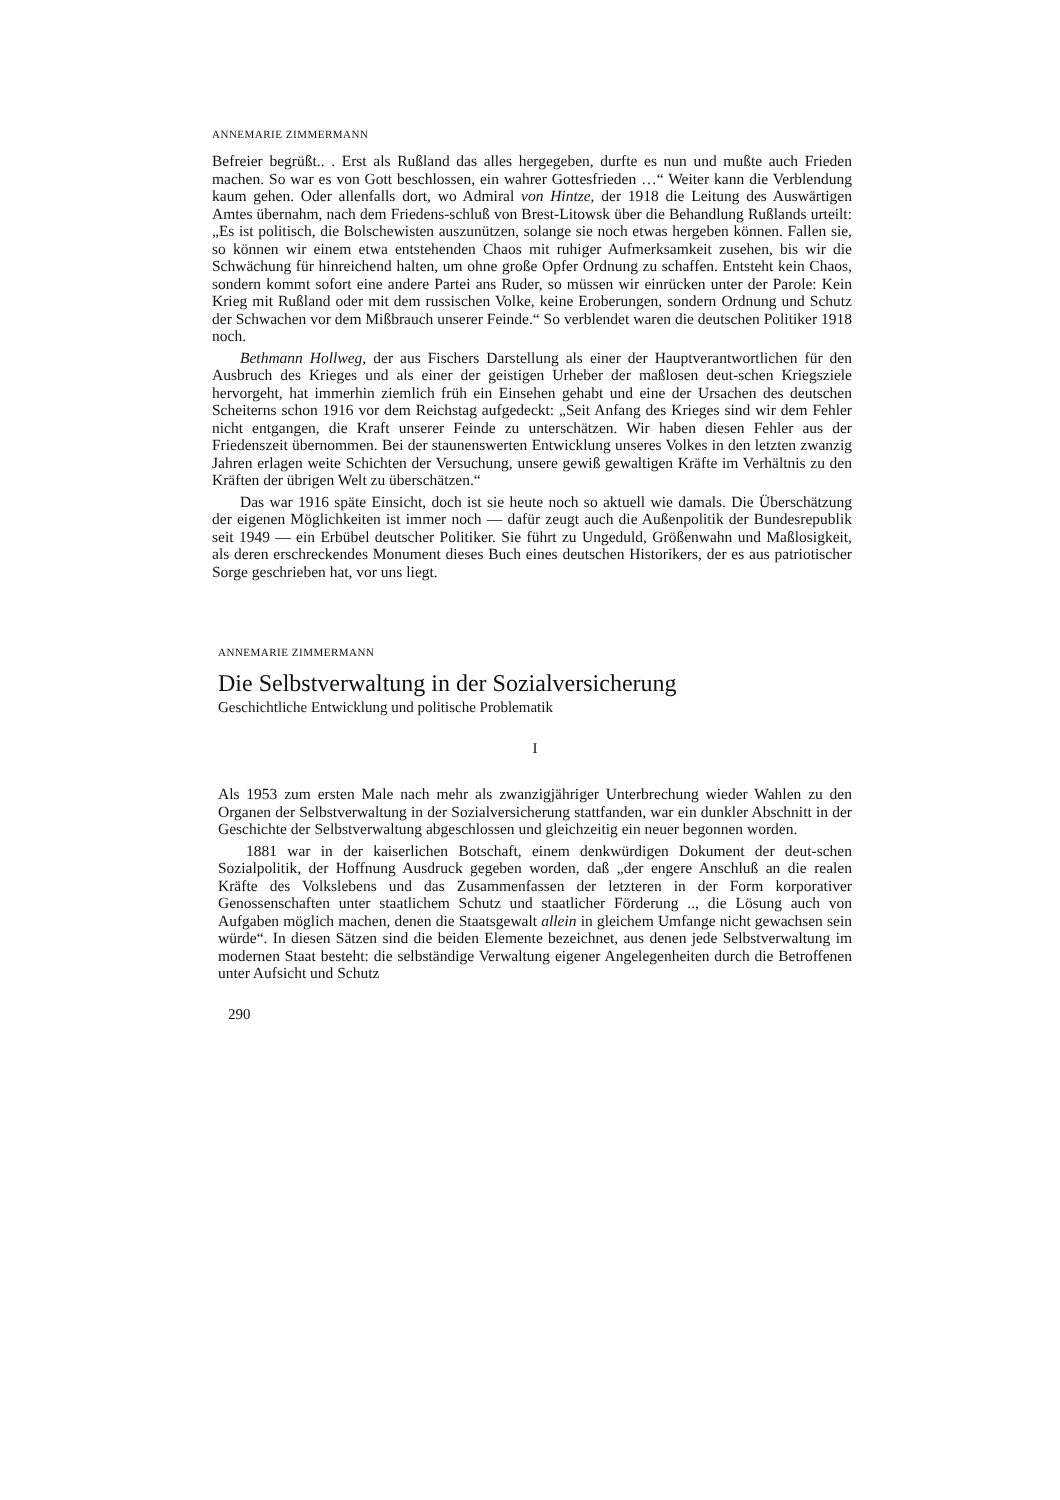ANNEMARIE ZIMMERMANN
Befreier begrüßt.. . Erst als Rußland das alles hergegeben, durfte es nun und mußte auch Frieden machen. So war es von Gott beschlossen, ein wahrer Gottesfrieden …“ Weiter kann die Verblendung kaum gehen. Oder allenfalls dort, wo Admiral von Hintze, der 1918 die Leitung des Auswärtigen Amtes übernahm, nach dem Friedens-schluß von Brest-Litowsk über die Behandlung Rußlands urteilt: „Es ist politisch, die Bolschewisten auszunützen, solange sie noch etwas hergeben können. Fallen sie, so können wir einem etwa entstehenden Chaos mit ruhiger Aufmerksamkeit zusehen, bis wir die Schwächung für hinreichend halten, um ohne große Opfer Ordnung zu schaffen. Entsteht kein Chaos, sondern kommt sofort eine andere Partei ans Ruder, so müssen wir einrücken unter der Parole: Kein Krieg mit Rußland oder mit dem russischen Volke, keine Eroberungen, sondern Ordnung und Schutz der Schwachen vor dem Mißbrauch unserer Feinde.“ So verblendet waren die deutschen Politiker 1918 noch.
Bethmann Hollweg, der aus Fischers Darstellung als einer der Hauptverantwortlichen für den Ausbruch des Krieges und als einer der geistigen Urheber der maßlosen deut-schen Kriegsziele hervorgeht, hat immerhin ziemlich früh ein Einsehen gehabt und eine der Ursachen des deutschen Scheiterns schon 1916 vor dem Reichstag aufgedeckt: „Seit Anfang des Krieges sind wir dem Fehler nicht entgangen, die Kraft unserer Feinde zu unterschätzen. Wir haben diesen Fehler aus der Friedenszeit übernommen. Bei der staunenswerten Entwicklung unseres Volkes in den letzten zwanzig Jahren erlagen weite Schichten der Versuchung, unsere gewiß gewaltigen Kräfte im Verhältnis zu den Kräften der übrigen Welt zu überschätzen.“
Das war 1916 späte Einsicht, doch ist sie heute noch so aktuell wie damals. Die Überschätzung der eigenen Möglichkeiten ist immer noch — dafür zeugt auch die Außenpolitik der Bundesrepublik seit 1949 — ein Erbübel deutscher Politiker. Sie führt zu Ungeduld, Größenwahn und Maßlosigkeit, als deren erschreckendes Monument dieses Buch eines deutschen Historikers, der es aus patriotischer Sorge geschrieben hat, vor uns liegt.
ANNEMARIE ZIMMERMANN
Die Selbstverwaltung in der Sozialversicherung
Geschichtliche Entwicklung und politische Problematik
I
Als 1953 zum ersten Male nach mehr als zwanzigjähriger Unterbrechung wieder Wahlen zu den Organen der Selbstverwaltung in der Sozialversicherung stattfanden, war ein dunkler Abschnitt in der Geschichte der Selbstverwaltung abgeschlossen und gleichzeitig ein neuer begonnen worden.
1881 war in der kaiserlichen Botschaft, einem denkwürdigen Dokument der deut-schen Sozialpolitik, der Hoffnung Ausdruck gegeben worden, daß „der engere Anschluß an die realen Kräfte des Volkslebens und das Zusammenfassen der letzteren in der Form korporativer Genossenschaften unter staatlichem Schutz und staatlicher Förderung .., die Lösung auch von Aufgaben möglich machen, denen die Staatsgewalt allein in gleichem Umfange nicht gewachsen sein würde“. In diesen Sätzen sind die beiden Elemente bezeichnet, aus denen jede Selbstverwaltung im modernen Staat besteht: die selbständige Verwaltung eigener Angelegenheiten durch die Betroffenen unter Aufsicht und Schutz
290